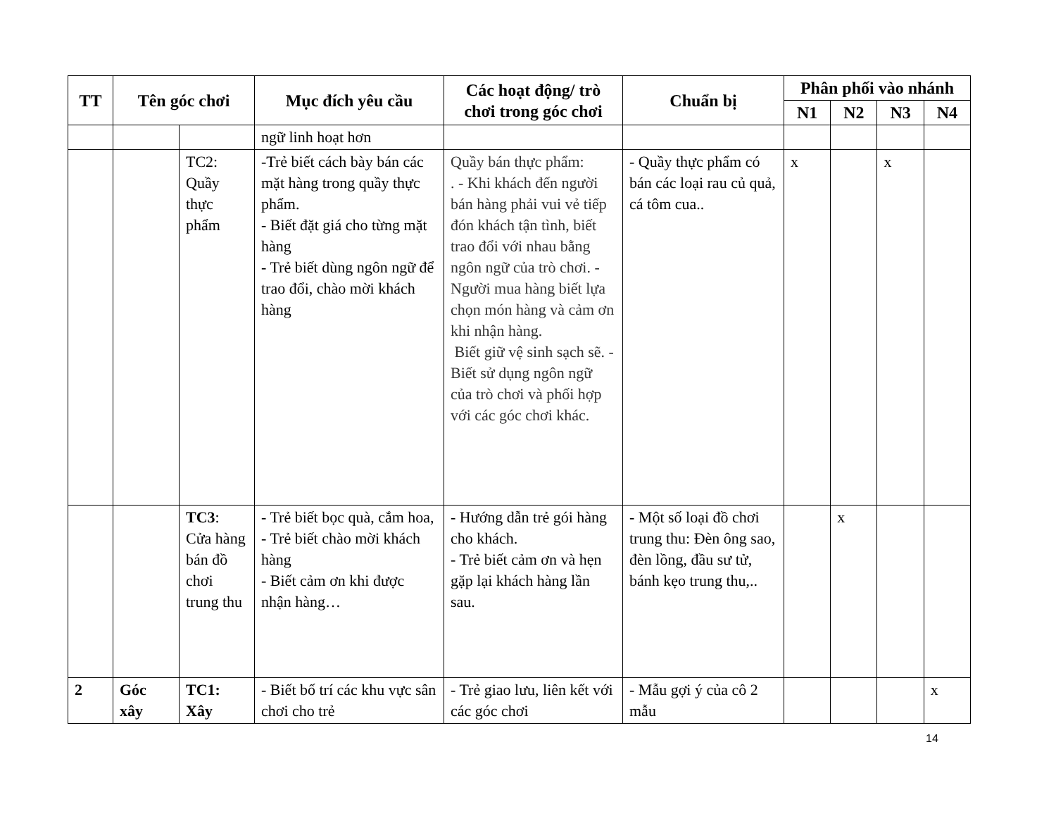| TT | Tên góc chơi | | Mục đích yêu cầu | Các hoạt động/ trò chơi trong góc chơi | Chuẩn bị | Phân phối vào nhánh | | | |
| --- | --- | --- | --- | --- | --- | --- | --- | --- | --- |
| | | | | | | N1 | N2 | N3 | N4 |
| | | | ngữ linh hoạt hơn | | | | | | |
| | | TC2: Quầy thực phẩm | -Trẻ biết cách bày bán các mặt hàng trong quầy thực phẩm. - Biết đặt giá cho từng mặt hàng - Trẻ biết dùng ngôn ngữ để trao đổi, chào mời khách hàng | Quầy bán thực phẩm: . - Khi khách đến người bán hàng phải vui vẻ tiếp đón khách tận tình, biết trao đổi với nhau bằng ngôn ngữ của trò chơi. - Người mua hàng biết lựa chọn món hàng và cảm ơn khi nhận hàng. Biết giữ vệ sinh sạch sẽ. - Biết sử dụng ngôn ngữ của trò chơi và phối hợp với các góc chơi khác. | - Quầy thực phẩm có bán các loại rau củ quả, cá tôm cua.. | x | | x | |
| | | TC3 : Cửa hàng bán đồ chơi trung thu | - Trẻ biết bọc quà, cắm hoa, - Trẻ biết chào mời khách hàng - Biết cảm ơn khi được nhận hàng… | - Hướng dẫn trẻ gói hàng cho khách. - Trẻ biết cảm ơn và hẹn gặp lại khách hàng lần sau. | - Một số loại đồ chơi trung thu: Đèn ông sao, đèn lồng, đầu sư tử, bánh kẹo trung thu,.. | | x | | |
| 2 | Góc xây | TC1: Xây | - Biết bố trí các khu vực sân chơi cho trẻ | - Trẻ giao lưu, liên kết với các góc chơi | - Mẫu gợi ý của cô 2 mẫu | | | | x |
14